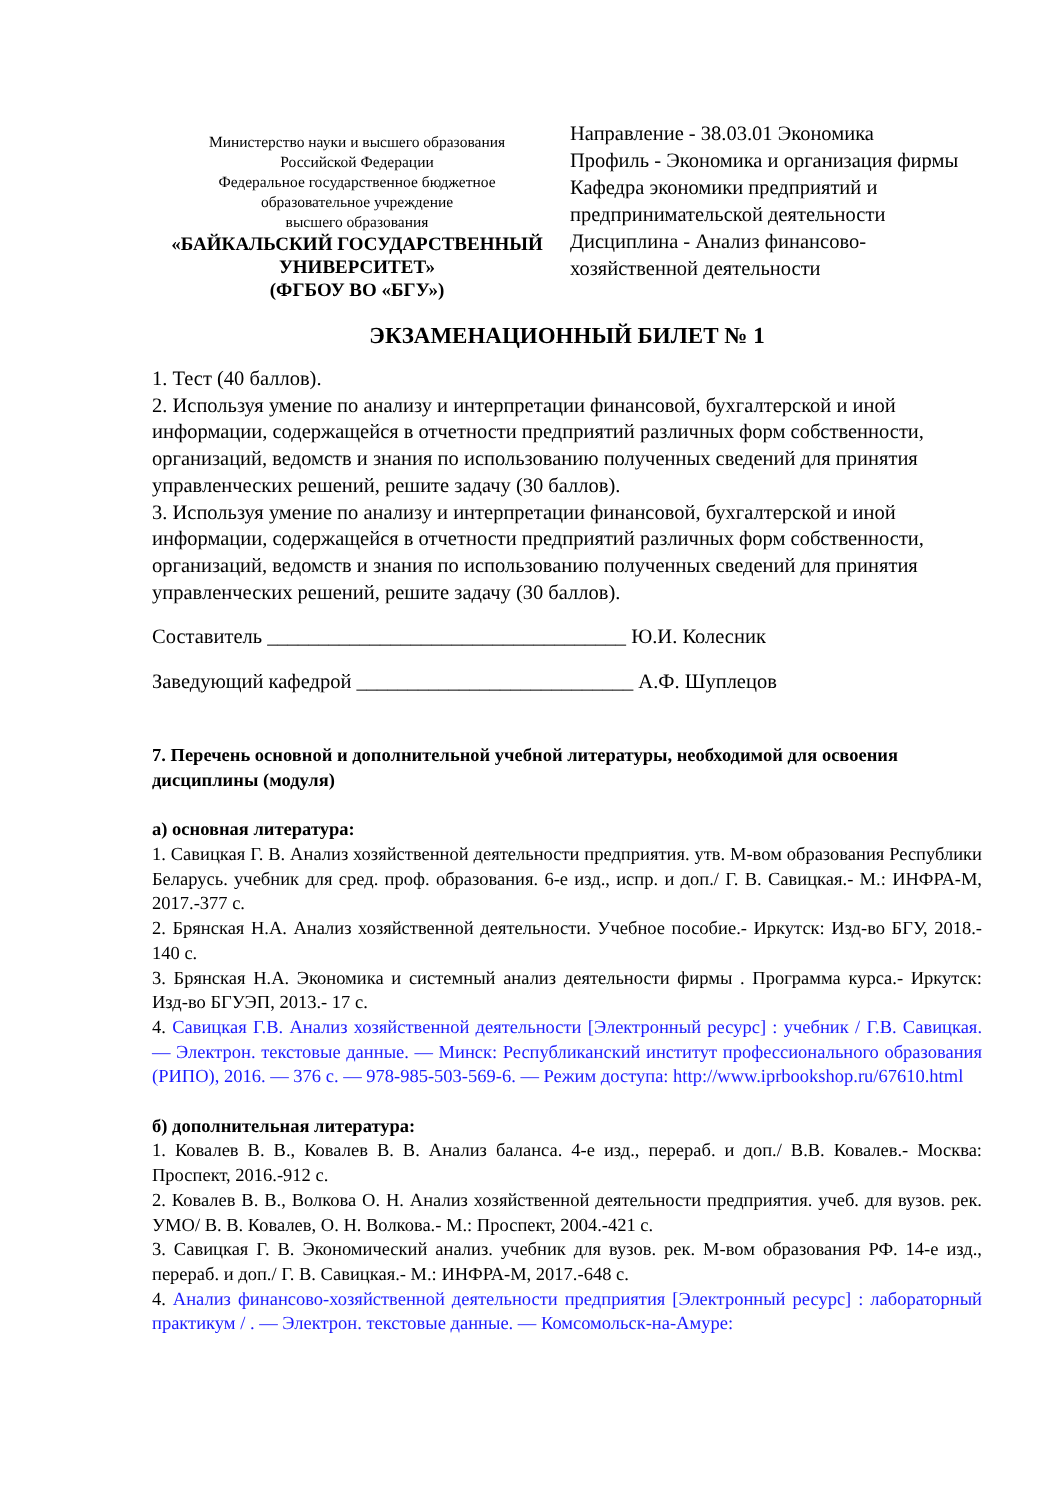Министерство науки и высшего образования
Российской Федерации
Федеральное государственное бюджетное
образовательное учреждение
высшего образования
«БАЙКАЛЬСКИЙ ГОСУДАРСТВЕННЫЙ
УНИВЕРСИТЕТ»
(ФГБОУ ВО «БГУ»)
Направление - 38.03.01 Экономика
Профиль - Экономика и организация фирмы
Кафедра экономики предприятий и предпринимательской деятельности
Дисциплина - Анализ финансово-хозяйственной деятельности
ЭКЗАМЕНАЦИОННЫЙ БИЛЕТ № 1
1. Тест (40 баллов).
2. Используя умение по анализу и интерпретации финансовой, бухгалтерской и иной информации, содержащейся в отчетности предприятий различных форм собственности, организаций, ведомств и знания по использованию полученных сведений для принятия управленческих решений, решите задачу (30 баллов).
3. Используя умение по анализу и интерпретации финансовой, бухгалтерской и иной информации, содержащейся в отчетности предприятий различных форм собственности, организаций, ведомств и знания по использованию полученных сведений для принятия управленческих решений, решите задачу (30 баллов).
Составитель ___________________________________ Ю.И. Колесник
Заведующий кафедрой ___________________________ А.Ф. Шуплецов
7. Перечень основной и дополнительной учебной литературы, необходимой для освоения дисциплины (модуля)
а) основная литература:
1. Савицкая Г. В. Анализ хозяйственной деятельности предприятия. утв. М-вом образования Республики Беларусь. учебник для сред. проф. образования. 6-е изд., испр. и доп./ Г. В. Савицкая.- М.: ИНФРА-М, 2017.-377 с.
2. Брянская Н.А. Анализ хозяйственной деятельности. Учебное пособие.- Иркутск: Изд-во БГУ, 2018.- 140 с.
3. Брянская Н.А. Экономика и системный анализ деятельности фирмы . Программа курса.- Иркутск: Изд-во БГУЭП, 2013.- 17 с.
4. Савицкая Г.В. Анализ хозяйственной деятельности [Электронный ресурс] : учебник / Г.В. Савицкая. — Электрон. текстовые данные. — Минск: Республиканский институт профессионального образования (РИПО), 2016. — 376 c. — 978-985-503-569-6. — Режим доступа: http://www.iprbookshop.ru/67610.html
б) дополнительная литература:
1. Ковалев В. В., Ковалев В. В. Анализ баланса. 4-е изд., перераб. и доп./ В.В. Ковалев.- Москва: Проспект, 2016.-912 с.
2. Ковалев В. В., Волкова О. Н. Анализ хозяйственной деятельности предприятия. учеб. для вузов. рек. УМО/ В. В. Ковалев, О. Н. Волкова.- М.: Проспект, 2004.-421 с.
3. Савицкая Г. В. Экономический анализ. учебник для вузов. рек. М-вом образования РФ. 14-е изд., перераб. и доп./ Г. В. Савицкая.- М.: ИНФРА-М, 2017.-648 с.
4. Анализ финансово-хозяйственной деятельности предприятия [Электронный ресурс] : лабораторный практикум / . — Электрон. текстовые данные. — Комсомольск-на-Амуре: